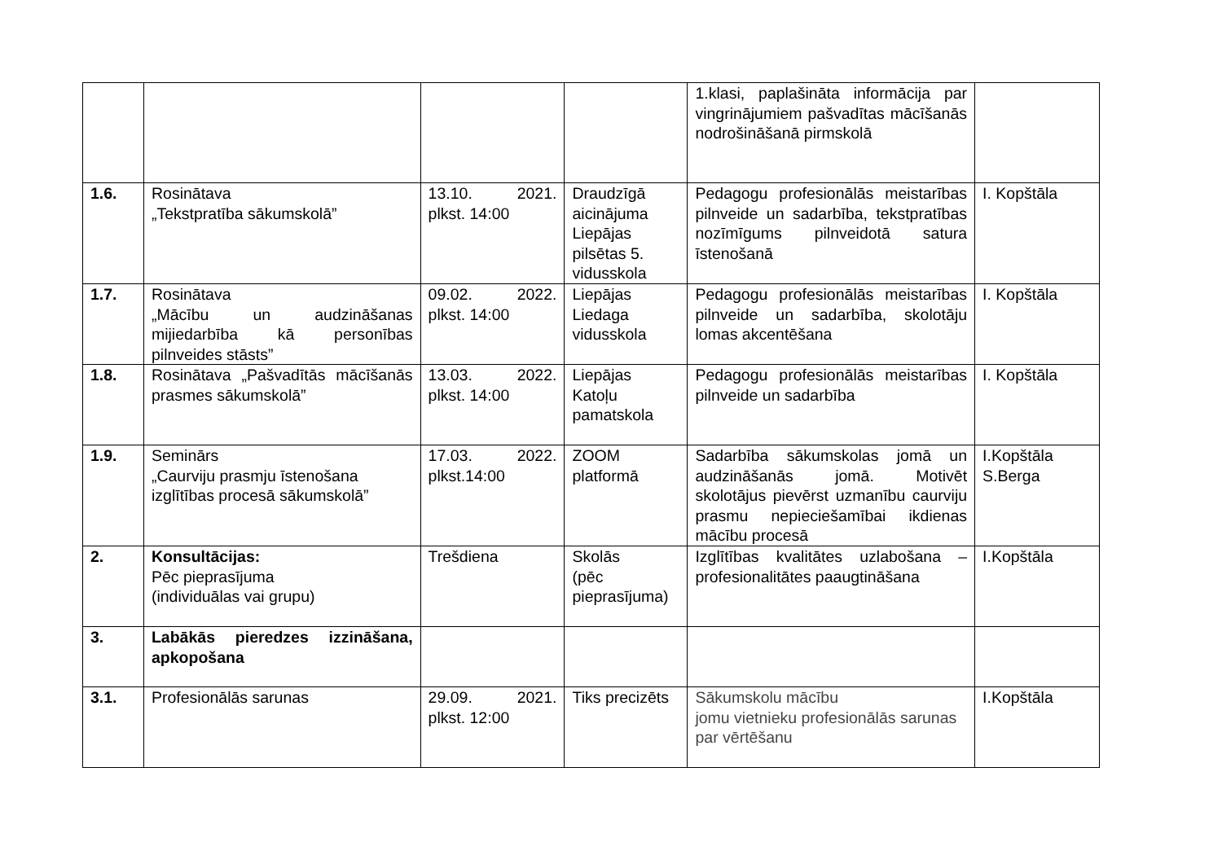| | | | | 1.klasi, paplašināta informācija par vingrinājumiem pašvadītas mācīšanās nodrošināšanā pirmskolā | |
| 1.6. | Rosinātava „Tekstpratība sākumskolā” | 13.10. 2021. plkst. 14:00 | Draudzīgā aicinājuma Liepājas pilsētas 5. vidusskola | Pedagogu profesionālās meistarības pilnveide un sadarbība, tekstpratības nozīmīgums pilnveidotā satura īstenošanā | I. Kopštāla |
| 1.7. | Rosinātava „Mācību un audzināšanas mijiedarbība kā personības pilnveides stāsts” | 09.02. 2022. plkst. 14:00 | Liepājas Liedaga vidusskola | Pedagogu profesionālās meistarības pilnveide un sadarbība, skolotāju lomas akcentēšana | I. Kopštāla |
| 1.8. | Rosinātava „Pašvadītās mācīšanās prasmes sākumskolā” | 13.03. 2022. plkst. 14:00 | Liepājas Katoļu pamatskola | Pedagogu profesionālās meistarības pilnveide un sadarbība | I. Kopštāla |
| 1.9. | Seminārs „Caurviju prasmju īstenošana izglītības procesā sākumskolā” | 17.03. 2022. plkst.14:00 | ZOOM platformā | Sadarbība sākumskolas jomā un audzināšanās jomā. Motivēt skolotājus pievērst uzmanību caurviju prasmu nepieciešamībai ikdienas mācību procesā | I.Kopštāla S.Berga |
| 2. | Konsultācijas: Pēc pieprasījuma (individuālas vai grupu) | Trešdiena | Skolās (pēc pieprasījuma) | Izglītības kvalitātes uzlabošana – profesionalitātes paaugtināšana | I.Kopštāla |
| 3. | Labākās pieredzes izzināšana, apkopošana | | | | |
| 3.1. | Profesionālās sarunas | 29.09. 2021. plkst. 12:00 | Tiks precizēts | Sākumskolu mācību jomu vietnieku profesionālās sarunas par vērtēšanu | I.Kopštāla |